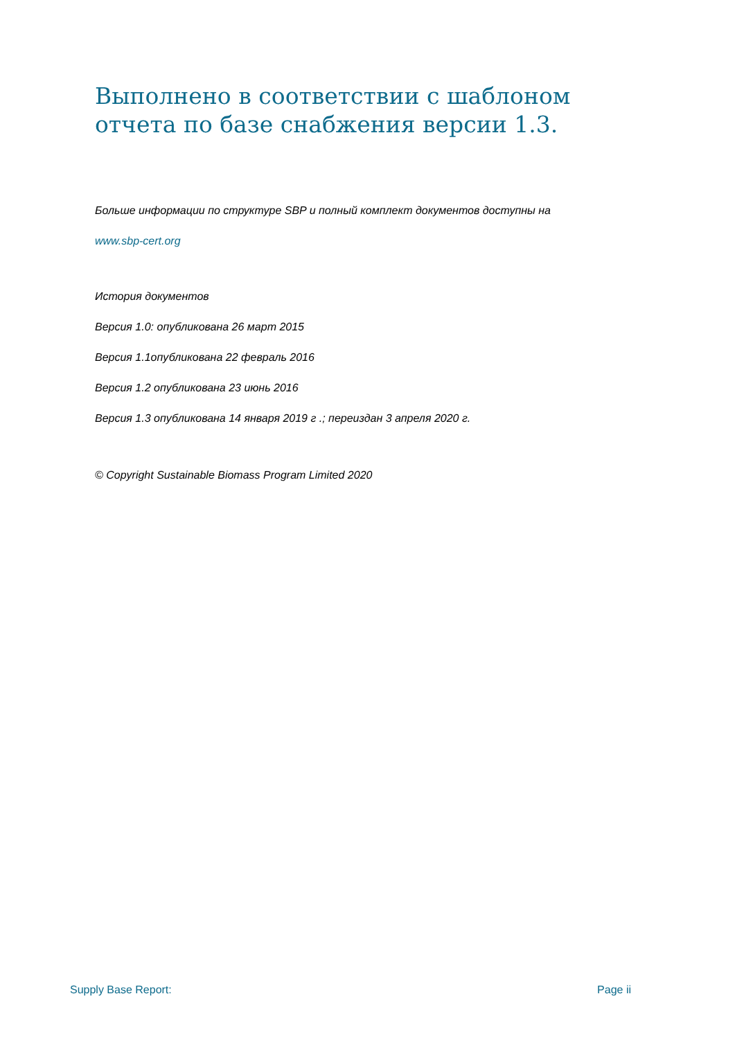Выполнено в соответствии с шаблоном отчета по базе снабжения версии 1.3.
Больше информации по структуре SBP и полный комплект документов доступны на
www.sbp-cert.org
История документов
Версия 1.0: опубликована 26 март 2015
Версия 1.1опубликована 22 февраль 2016
Версия 1.2 опубликована 23 июнь 2016
Версия 1.3 опубликована 14 января 2019 г .; переиздан 3 апреля 2020 г.
© Copyright Sustainable Biomass Program Limited 2020
Supply Base Report: Page ii